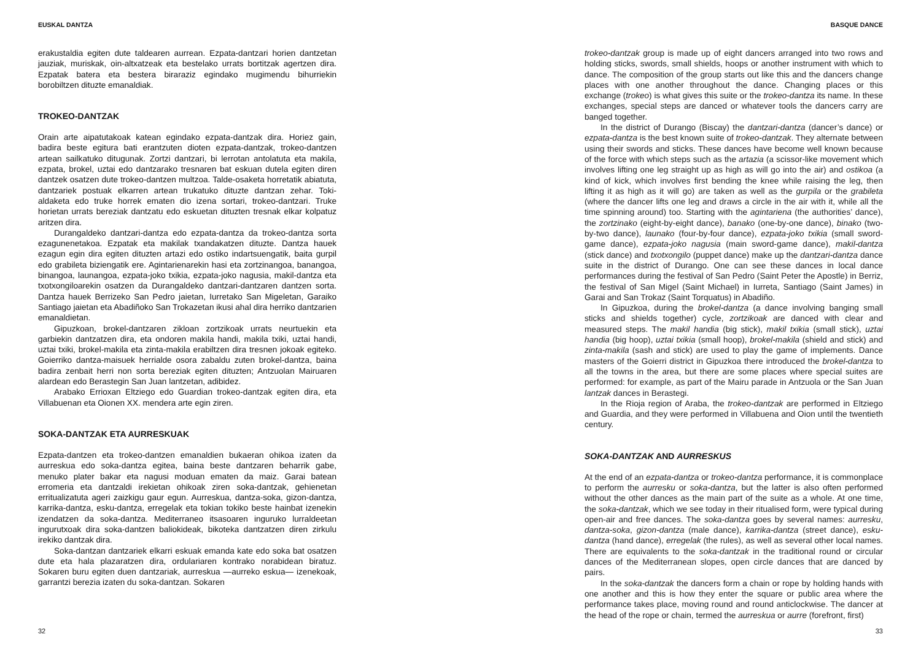EUSKAL DANTZA
erakustaldia egiten dute taldearen aurrean. Ezpata-dantzari horien dantzetan jauziak, muriskak, oin-altxatzeak eta bestelako urrats bortitzak agertzen dira. Ezpatak batera eta bestera biraraziz egindako mugimendu bihurriekin borobiltzen dituzte emanaldiak.
TROKEO-DANTZAK
Orain arte aipatutakoak katean egindako ezpata-dantzak dira. Horiez gain, badira beste egitura bati erantzuten dioten ezpata-dantzak, trokeo-dantzen artean sailkatuko ditugunak. Zortzi dantzari, bi lerrotan antolatuta eta makila, ezpata, brokel, uztai edo dantzarako tresnaren bat eskuan dutela egiten diren dantzek osatzen dute trokeo-dantzen multzoa. Talde-osaketa horretatik abiatuta, dantzariek postuak elkarren artean trukatuko dituzte dantzan zehar. Toki-aldaketa edo truke horrek ematen dio izena sortari, trokeo-dantzari. Truke horietan urrats bereziak dantzatu edo eskuetan dituzten tresnak elkar kolpatuz aritzen dira.
Durangaldeko dantzari-dantza edo ezpata-dantza da trokeo-dantza sorta ezagunenetakoa. Ezpatak eta makilak txandakatzen dituzte. Dantza hauek ezagun egin dira egiten dituzten artazi edo ostiko indartsuengatik, baita gurpil edo grabileta biziengatik ere. Agintarienarekin hasi eta zortzinangoa, banangoa, binangoa, launangoa, ezpata-joko txikia, ezpata-joko nagusia, makil-dantza eta txotxongiloarekin osatzen da Durangaldeko dantzari-dantzaren dantzen sorta. Dantza hauek Berrizeko San Pedro jaietan, Iurretako San Migeletan, Garaiko Santiago jaietan eta Abadiñoko San Trokazetan ikusi ahal dira herriko dantzarien emanaldietan.
Gipuzkoan, brokel-dantzaren zikloan zortzikoak urrats neurtuekin eta garbiekin dantzatzen dira, eta ondoren makila handi, makila txiki, uztai handi, uztai txiki, brokel-makila eta zinta-makila erabiltzen dira tresnen jokoak egiteko. Goierriko dantza-maisuek herrialde osora zabaldu zuten brokel-dantza, baina badira zenbait herri non sorta bereziak egiten dituzten; Antzuolan Mairuaren alardean edo Berastegin San Juan lantzetan, adibidez.
Arabako Errioxan Eltziego edo Guardian trokeo-dantzak egiten dira, eta Villabuenan eta Oionen XX. mendera arte egin ziren.
SOKA-DANTZAK ETA AURRESKUAK
Ezpata-dantzen eta trokeo-dantzen emanaldien bukaeran ohikoa izaten da aurreskua edo soka-dantza egitea, baina beste dantzaren beharrik gabe, menuko plater bakar eta nagusi moduan ematen da maiz. Garai batean erromeria eta dantzaldi irekietan ohikoak ziren soka-dantzak, gehienetan erritualizatuta ageri zaizkigu gaur egun. Aurreskua, dantza-soka, gizon-dantza, karrika-dantza, esku-dantza, erregelak eta tokian tokiko beste hainbat izenekin izendatzen da soka-dantza. Mediterraneo itsasoaren inguruko lurraldeetan ingurutxoak dira soka-dantzen baliokideak, bikoteka dantzatzen diren zirkulu irekiko dantzak dira.
Soka-dantzan dantzariek elkarri eskuak emanda kate edo soka bat osatzen dute eta hala plazaratzen dira, ordulariaren kontrako norabidean biratuz. Sokaren buru egiten duen dantzariak, aurreskua —aurreko eskua— izenekoak, garrantzi berezia izaten du soka-dantzan. Sokaren
32
BASQUE DANCE
trokeo-dantzak group is made up of eight dancers arranged into two rows and holding sticks, swords, small shields, hoops or another instrument with which to dance. The composition of the group starts out like this and the dancers change places with one another throughout the dance. Changing places or this exchange (trokeo) is what gives this suite or the trokeo-dantza its name. In these exchanges, special steps are danced or whatever tools the dancers carry are banged together.
In the district of Durango (Biscay) the dantzari-dantza (dancer’s dance) or ezpata-dantza is the best known suite of trokeo-dantzak. They alternate between using their swords and sticks. These dances have become well known because of the force with which steps such as the artazia (a scissor-like movement which involves lifting one leg straight up as high as will go into the air) and ostikoa (a kind of kick, which involves first bending the knee while raising the leg, then lifting it as high as it will go) are taken as well as the gurpila or the grabileta (where the dancer lifts one leg and draws a circle in the air with it, while all the time spinning around) too. Starting with the agintariena (the authorities’ dance), the zortzinako (eight-by-eight dance), banako (one-by-one dance), binako (two-by-two dance), launako (four-by-four dance), ezpata-joko txikia (small sword-game dance), ezpata-joko nagusia (main sword-game dance), makil-dantza (stick dance) and txotxongilo (puppet dance) make up the dantzari-dantza dance suite in the district of Durango. One can see these dances in local dance performances during the festival of San Pedro (Saint Peter the Apostle) in Berriz, the festival of San Migel (Saint Michael) in Iurreta, Santiago (Saint James) in Garai and San Trokaz (Saint Torquatus) in Abadiño.
In Gipuzkoa, during the brokel-dantza (a dance involving banging small sticks and shields together) cycle, zortzikoak are danced with clear and measured steps. The makil handia (big stick), makil txikia (small stick), uztai handia (big hoop), uztai txikia (small hoop), brokel-makila (shield and stick) and zinta-makila (sash and stick) are used to play the game of implements. Dance masters of the Goierri district in Gipuzkoa there introduced the brokel-dantza to all the towns in the area, but there are some places where special suites are performed: for example, as part of the Mairu parade in Antzuola or the San Juan lantzak dances in Berastegi.
In the Rioja region of Araba, the trokeo-dantzak are performed in Eltziego and Guardia, and they were performed in Villabuena and Oion until the twentieth century.
SOKA-DANTZAK AND AURRESKUS
At the end of an ezpata-dantza or trokeo-dantza performance, it is commonplace to perform the aurresku or soka-dantza, but the latter is also often performed without the other dances as the main part of the suite as a whole. At one time, the soka-dantzak, which we see today in their ritualised form, were typical during open-air and free dances. The soka-dantza goes by several names: aurresku, dantza-soka, gizon-dantza (male dance), karrika-dantza (street dance), esku-dantza (hand dance), erregelak (the rules), as well as several other local names. There are equivalents to the soka-dantzak in the traditional round or circular dances of the Mediterranean slopes, open circle dances that are danced by pairs.
In the soka-dantzak the dancers form a chain or rope by holding hands with one another and this is how they enter the square or public area where the performance takes place, moving round and round anticlockwise. The dancer at the head of the rope or chain, termed the aurreskua or aurre (forefront, first)
33